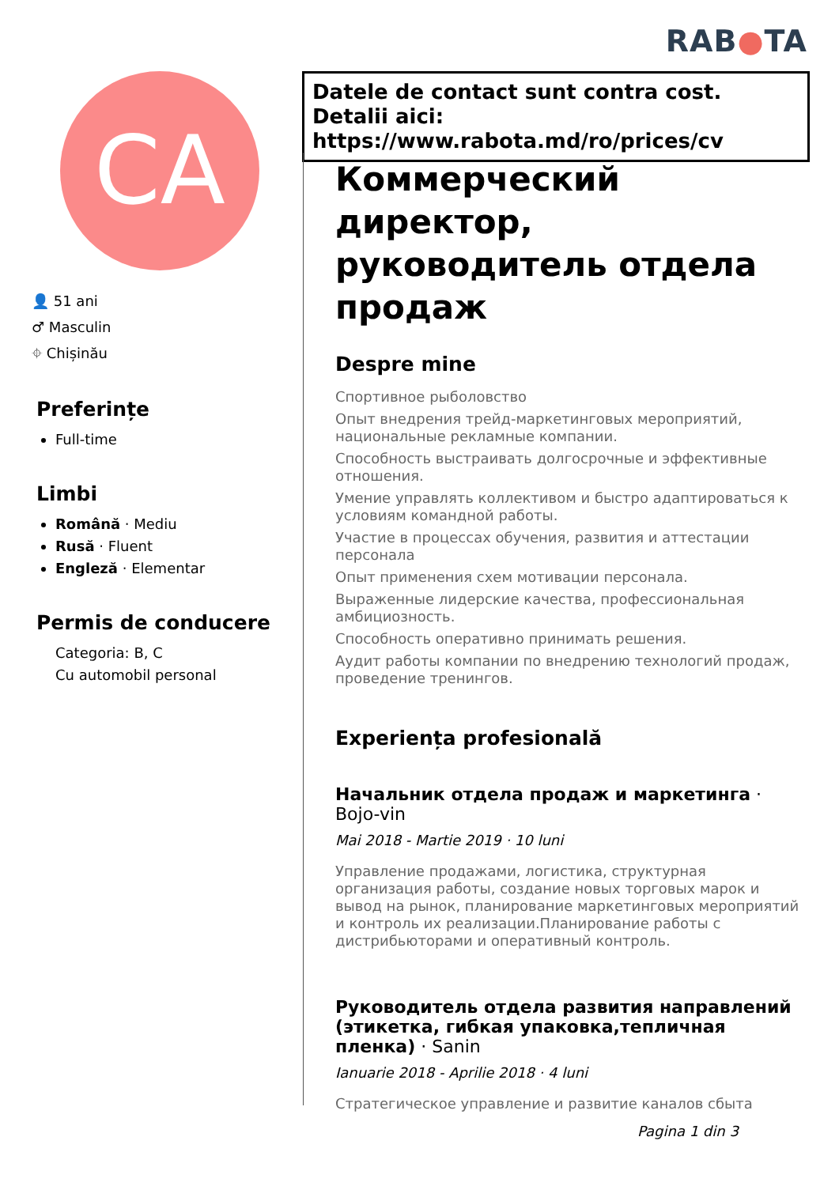RAB●TA
CA
👤 51 ani
♂ Masculin
⌖ Chișinău
Preferințe
Full-time
Limbi
Română · Mediu
Rusă · Fluent
Engleză · Elementar
Permis de conducere
Categoria: B, C
Cu automobil personal
Datele de contact sunt contra cost. Detalii aici: https://www.rabota.md/ro/prices/cv
Коммерческий директор, руководитель отдела продаж
Despre mine
Спортивное рыболовство
Опыт внедрения трейд-маркетинговых мероприятий, национальные рекламные компании.
Способность выстраивать долгосрочные и эффективные отношения.
Умение управлять коллективом и быстро адаптироваться к условиям командной работы.
Участие в процессах обучения, развития и аттестации персонала
Опыт применения схем мотивации персонала.
Выраженные лидерские качества, профессиональная амбициозность.
Способность оперативно принимать решения.
Аудит работы компании по внедрению технологий продаж, проведение тренингов.
Experiența profesională
Начальник отдела продаж и маркетинга · Bojo-vin
Mai 2018 - Martie 2019 · 10 luni
Управление продажами, логистика, структурная организация работы, создание новых торговых марок и вывод на рынок, планирование маркетинговых мероприятий и контроль их реализации.Планирование работы с дистрибьюторами и оперативный контроль.
Руководитель отдела развития направлений (этикетка, гибкая упаковка,тепличная пленка) · Sanin
Ianuarie 2018 - Aprilie 2018 · 4 luni
Стратегическое управление и развитие каналов сбыта
Pagina 1 din 3